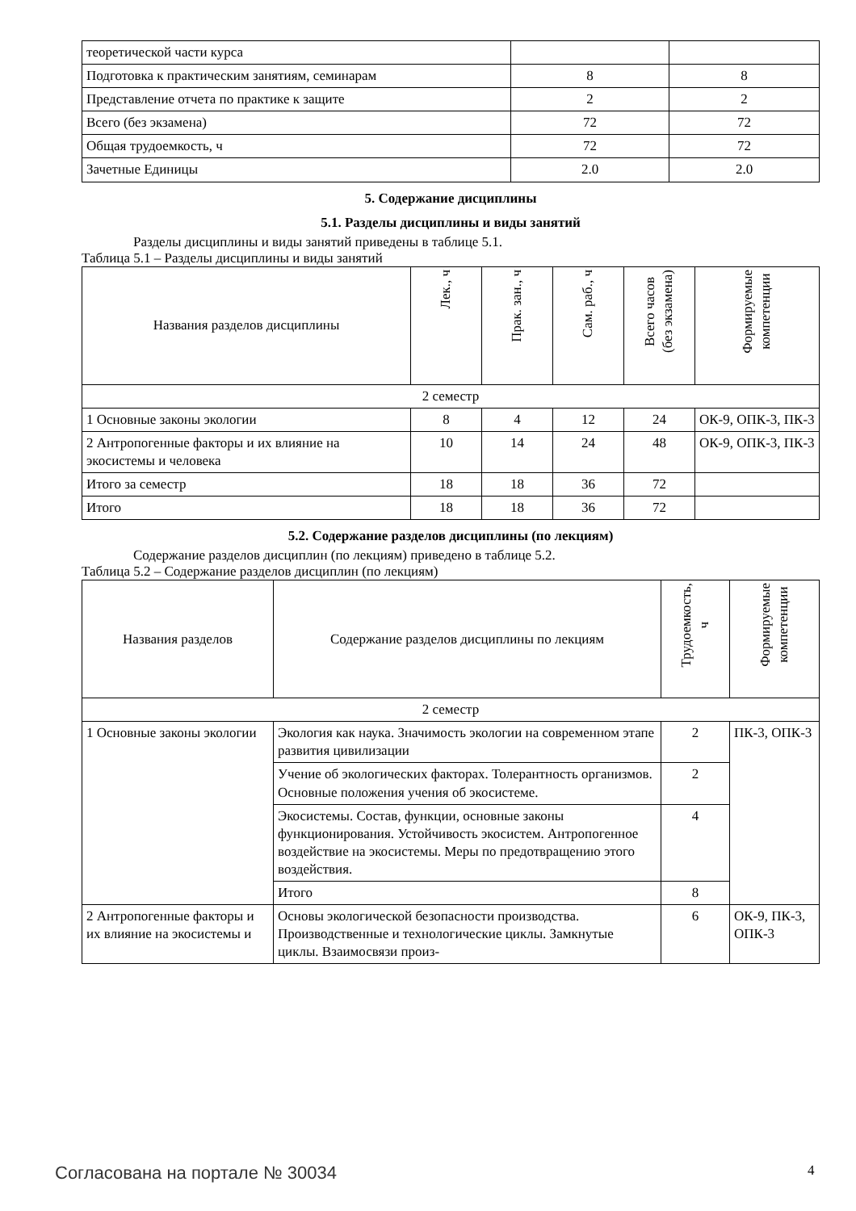| теоретической части курса | | |
| Подготовка к практическим занятиям, семинарам | 8 | 8 |
| Представление отчета по практике к защите | 2 | 2 |
| Всего (без экзамена) | 72 | 72 |
| Общая трудоемкость, ч | 72 | 72 |
| Зачетные Единицы | 2.0 | 2.0 |
5. Содержание дисциплины
5.1. Разделы дисциплины и виды занятий
Разделы дисциплины и виды занятий приведены в таблице 5.1.
Таблица 5.1 – Разделы дисциплины и виды занятий
| Названия разделов дисциплины | Лек., ч | Прак. зан., ч | Сам. раб., ч | Всего часов (без экзамена) | Формируемые компетенции |
| --- | --- | --- | --- | --- | --- |
| 2 семестр | | | | | |
| 1 Основные законы экологии | 8 | 4 | 12 | 24 | ОК-9, ОПК-3, ПК-3 |
| 2 Антропогенные факторы и их влияние на экосистемы и человека | 10 | 14 | 24 | 48 | ОК-9, ОПК-3, ПК-3 |
| Итого за семестр | 18 | 18 | 36 | 72 | |
| Итого | 18 | 18 | 36 | 72 | |
5.2. Содержание разделов дисциплины (по лекциям)
Содержание разделов дисциплин (по лекциям) приведено в таблице 5.2.
Таблица 5.2 – Содержание разделов дисциплин (по лекциям)
| Названия разделов | Содержание разделов дисциплины по лекциям | Трудоемкость, ч | Формируемые компетенции |
| --- | --- | --- | --- |
| 2 семестр | | | |
| 1 Основные законы экологии | Экология как наука. Значимость экологии на современном этапе развития цивилизации | 2 | ПК-3, ОПК-3 |
| | Учение об экологических факторах. Толерантность организмов. Основные положения учения об экосистеме. | 2 | |
| | Экосистемы. Состав, функции, основные законы функционирования. Устойчивость экосистем. Антропогенное воздействие на экосистемы. Меры по предотвращению этого воздействия. | 4 | |
| | Итого | 8 | |
| 2 Антропогенные факторы и их влияние на экосистемы и | Основы экологической безопасности производства. Производственные и технологические циклы. Замкнутые циклы. Взаимосвязи произ- | 6 | ОК-9, ПК-3, ОПК-3 |
Согласована на портале № 30034 4